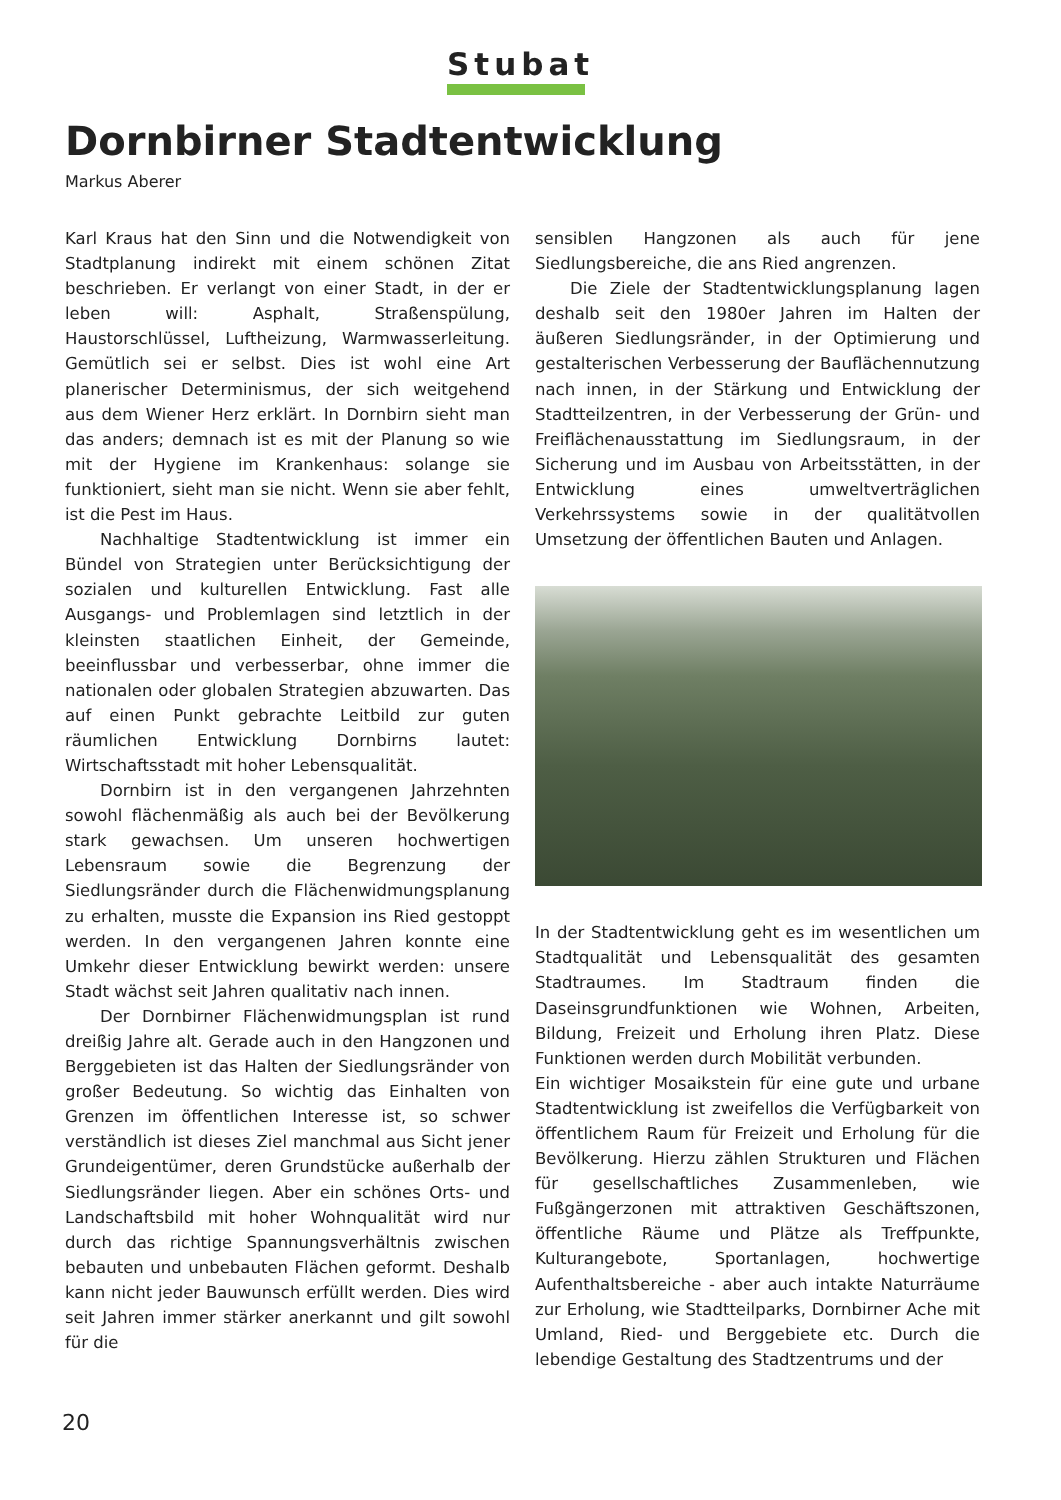Stubat
Dornbirner Stadtentwicklung
Markus Aberer
Karl Kraus hat den Sinn und die Notwendigkeit von Stadtplanung indirekt mit einem schönen Zitat beschrieben. Er verlangt von einer Stadt, in der er leben will: Asphalt, Straßenspülung, Haustorschlüssel, Luftheizung, Warmwasserleitung. Gemütlich sei er selbst. Dies ist wohl eine Art planerischer Determinismus, der sich weitgehend aus dem Wiener Herz erklärt. In Dornbirn sieht man das anders; demnach ist es mit der Planung so wie mit der Hygiene im Krankenhaus: solange sie funktioniert, sieht man sie nicht. Wenn sie aber fehlt, ist die Pest im Haus.
Nachhaltige Stadtentwicklung ist immer ein Bündel von Strategien unter Berücksichtigung der sozialen und kulturellen Entwicklung. Fast alle Ausgangs- und Problemlagen sind letztlich in der kleinsten staatlichen Einheit, der Gemeinde, beeinflussbar und verbesserbar, ohne immer die nationalen oder globalen Strategien abzuwarten. Das auf einen Punkt gebrachte Leitbild zur guten räumlichen Entwicklung Dornbirns lautet: Wirtschaftsstadt mit hoher Lebensqualität.
Dornbirn ist in den vergangenen Jahrzehnten sowohl flächenmäßig als auch bei der Bevölkerung stark gewachsen. Um unseren hochwertigen Lebensraum sowie die Begrenzung der Siedlungsränder durch die Flächenwidmungsplanung zu erhalten, musste die Expansion ins Ried gestoppt werden. In den vergangenen Jahren konnte eine Umkehr dieser Entwicklung bewirkt werden: unsere Stadt wächst seit Jahren qualitativ nach innen.
Der Dornbirner Flächenwidmungsplan ist rund dreißig Jahre alt. Gerade auch in den Hangzonen und Berggebieten ist das Halten der Siedlungsränder von großer Bedeutung. So wichtig das Einhalten von Grenzen im öffentlichen Interesse ist, so schwer verständlich ist dieses Ziel manchmal aus Sicht jener Grundeigentümer, deren Grundstücke außerhalb der Siedlungsränder liegen. Aber ein schönes Orts- und Landschaftsbild mit hoher Wohnqualität wird nur durch das richtige Spannungsverhältnis zwischen bebauten und unbebauten Flächen geformt. Deshalb kann nicht jeder Bauwunsch erfüllt werden. Dies wird seit Jahren immer stärker anerkannt und gilt sowohl für die
sensiblen Hangzonen als auch für jene Siedlungsbereiche, die ans Ried angrenzen.
Die Ziele der Stadtentwicklungsplanung lagen deshalb seit den 1980er Jahren im Halten der äußeren Siedlungsränder, in der Optimierung und gestalterischen Verbesserung der Bauflächennutzung nach innen, in der Stärkung und Entwicklung der Stadtteilzentren, in der Verbesserung der Grün- und Freiflächenausstattung im Siedlungsraum, in der Sicherung und im Ausbau von Arbeitsstätten, in der Entwicklung eines umweltverträglichen Verkehrssystems sowie in der qualitätvollen Umsetzung der öffentlichen Bauten und Anlagen.
In der Stadtentwicklung geht es im wesentlichen um Stadtqualität und Lebensqualität des gesamten Stadtraumes. Im Stadtraum finden die Daseinsgrundfunktionen wie Wohnen, Arbeiten, Bildung, Freizeit und Erholung ihren Platz. Diese Funktionen werden durch Mobilität verbunden.
Ein wichtiger Mosaikstein für eine gute und urbane Stadtentwicklung ist zweifellos die Verfügbarkeit von öffentlichem Raum für Freizeit und Erholung für die Bevölkerung. Hierzu zählen Strukturen und Flächen für gesellschaftliches Zusammenleben, wie Fußgängerzonen mit attraktiven Geschäftszonen, öffentliche Räume und Plätze als Treffpunkte, Kulturangebote, Sportanlagen, hochwertige Aufenthaltsbereiche - aber auch intakte Naturräume zur Erholung, wie Stadtteilparks, Dornbirner Ache mit Umland, Ried- und Berggebiete etc. Durch die lebendige Gestaltung des Stadtzentrums und der
20